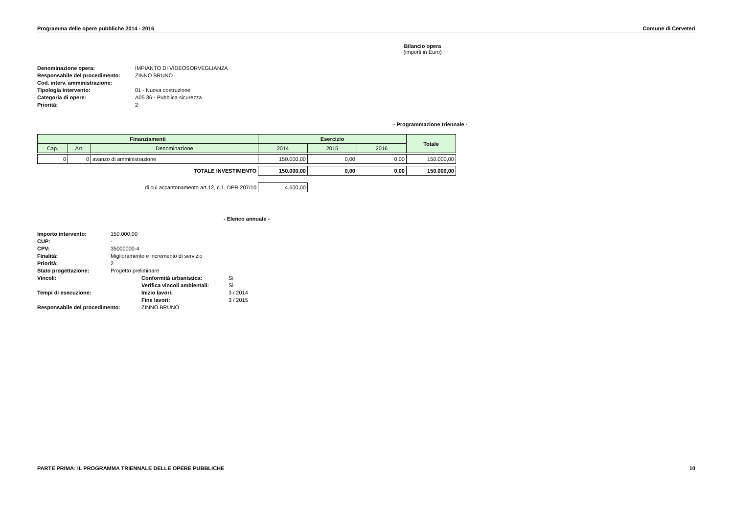Programma delle opere pubbliche 2014 - 2016 Comune di Cerveteri
Bilancio opera
(importi in Euro)
| Denominazione opera: | IMPIANTO DI VIDEOSORVEGLIANZA |
| Responsabile del procedimento: | ZINNO BRUNO |
| Cod. interv. amministrazione: | |
| Tipologia intervento: | 01 - Nuova costruzione |
| Categoria di opere: | A05 36 - Pubblica sicurezza |
| Priorità: | 2 |
- Programmazione triennale -
| Finanziamenti | | | Esercizio | | | Totale |
| --- | --- | --- | --- | --- | --- | --- |
| Cap. | Art. | Denominazione | 2014 | 2015 | 2016 | |
| 0 | 0 | avanzo di amministrazione | 150.000,00 | 0,00 | 0,00 | 150.000,00 |
| TOTALE INVESTIMENTO | | | 150.000,00 | 0,00 | 0,00 | 150.000,00 |
| di cui accantonamento art.12, c.1, DPR 207/10 | | | 4.600,00 | | | |
- Elenco annuale -
| Importo intervento: | 150.000,00 | | |
| CUP: | - | | |
| CPV: | 35000000-4 | | |
| Finalità: | Miglioramento e incremento di servizio | | |
| Priorità: | 2 | | |
| Stato progettazione: | Progetto preliminare | | |
| Vincoli: | | Conformità urbanistica: | Sì |
| | | Verifica vincoli ambientali: | Sì |
| Tempi di esecuzione: | | Inizio lavori: | 3 / 2014 |
| | | Fine lavori: | 3 / 2015 |
| Responsabile del procedimento: | | ZINNO BRUNO | |
PARTE PRIMA: IL PROGRAMMA TRIENNALE DELLE OPERE PUBBLICHE 10